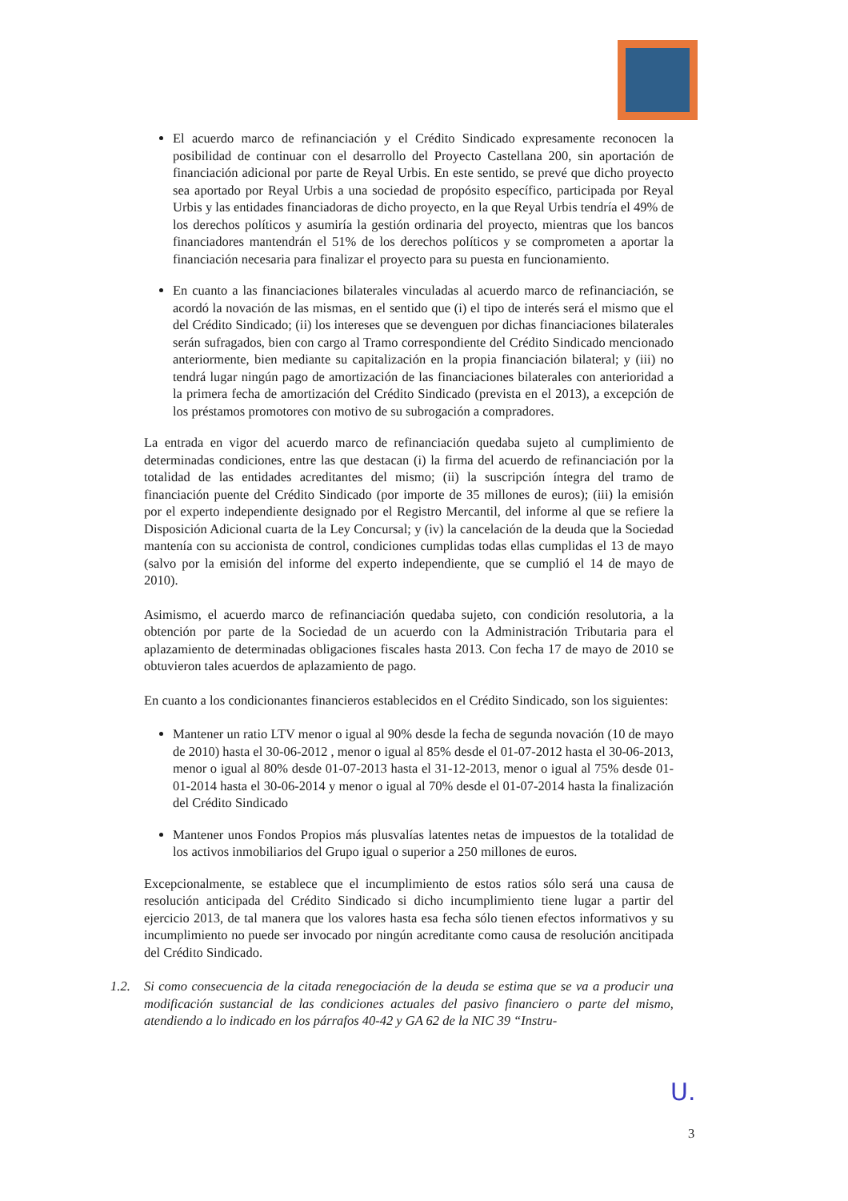El acuerdo marco de refinanciación y el Crédito Sindicado expresamente reconocen la posibilidad de continuar con el desarrollo del Proyecto Castellana 200, sin aportación de financiación adicional por parte de Reyal Urbis. En este sentido, se prevé que dicho proyecto sea aportado por Reyal Urbis a una sociedad de propósito específico, participada por Reyal Urbis y las entidades financiadoras de dicho proyecto, en la que Reyal Urbis tendría el 49% de los derechos políticos y asumiría la gestión ordinaria del proyecto, mientras que los bancos financiadores mantendrán el 51% de los derechos políticos y se comprometen a aportar la financiación necesaria para finalizar el proyecto para su puesta en funcionamiento.
En cuanto a las financiaciones bilaterales vinculadas al acuerdo marco de refinanciación, se acordó la novación de las mismas, en el sentido que (i) el tipo de interés será el mismo que el del Crédito Sindicado; (ii) los intereses que se devenguen por dichas financiaciones bilaterales serán sufragados, bien con cargo al Tramo correspondiente del Crédito Sindicado mencionado anteriormente, bien mediante su capitalización en la propia financiación bilateral; y (iii) no tendrá lugar ningún pago de amortización de las financiaciones bilaterales con anterioridad a la primera fecha de amortización del Crédito Sindicado (prevista en el 2013), a excepción de los préstamos promotores con motivo de su subrogación a compradores.
La entrada en vigor del acuerdo marco de refinanciación quedaba sujeto al cumplimiento de determinadas condiciones, entre las que destacan (i) la firma del acuerdo de refinanciación por la totalidad de las entidades acreditantes del mismo; (ii) la suscripción íntegra del tramo de financiación puente del Crédito Sindicado (por importe de 35 millones de euros); (iii) la emisión por el experto independiente designado por el Registro Mercantil, del informe al que se refiere la Disposición Adicional cuarta de la Ley Concursal; y (iv) la cancelación de la deuda que la Sociedad mantenía con su accionista de control, condiciones cumplidas todas ellas cumplidas el 13 de mayo (salvo por la emisión del informe del experto independiente, que se cumplió el 14 de mayo de 2010).
Asimismo, el acuerdo marco de refinanciación quedaba sujeto, con condición resolutoria, a la obtención por parte de la Sociedad de un acuerdo con la Administración Tributaria para el aplazamiento de determinadas obligaciones fiscales hasta 2013. Con fecha 17 de mayo de 2010 se obtuvieron tales acuerdos de aplazamiento de pago.
En cuanto a los condicionantes financieros establecidos en el Crédito Sindicado, son los siguientes:
Mantener un ratio LTV menor o igual al 90% desde la fecha de segunda novación (10 de mayo de 2010) hasta el 30-06-2012 , menor o igual al 85% desde el 01-07-2012 hasta el 30-06-2013, menor o igual al 80% desde 01-07-2013 hasta el 31-12-2013, menor o igual al 75% desde 01-01-2014 hasta el 30-06-2014 y menor o igual al 70% desde el 01-07-2014 hasta la finalización del Crédito Sindicado
Mantener unos Fondos Propios más plusvalías latentes netas de impuestos de la totalidad de los activos inmobiliarios del Grupo igual o superior a 250 millones de euros.
Excepcionalmente, se establece que el incumplimiento de estos ratios sólo será una causa de resolución anticipada del Crédito Sindicado si dicho incumplimiento tiene lugar a partir del ejercicio 2013, de tal manera que los valores hasta esa fecha sólo tienen efectos informativos y su incumplimiento no puede ser invocado por ningún acreditante como causa de resolución ancitipada del Crédito Sindicado.
1.2. Si como consecuencia de la citada renegociación de la deuda se estima que se va a producir una modificación sustancial de las condiciones actuales del pasivo financiero o parte del mismo, atendiendo a lo indicado en los párrafos 40-42 y GA 62 de la NIC 39 “Instru-
U.
3